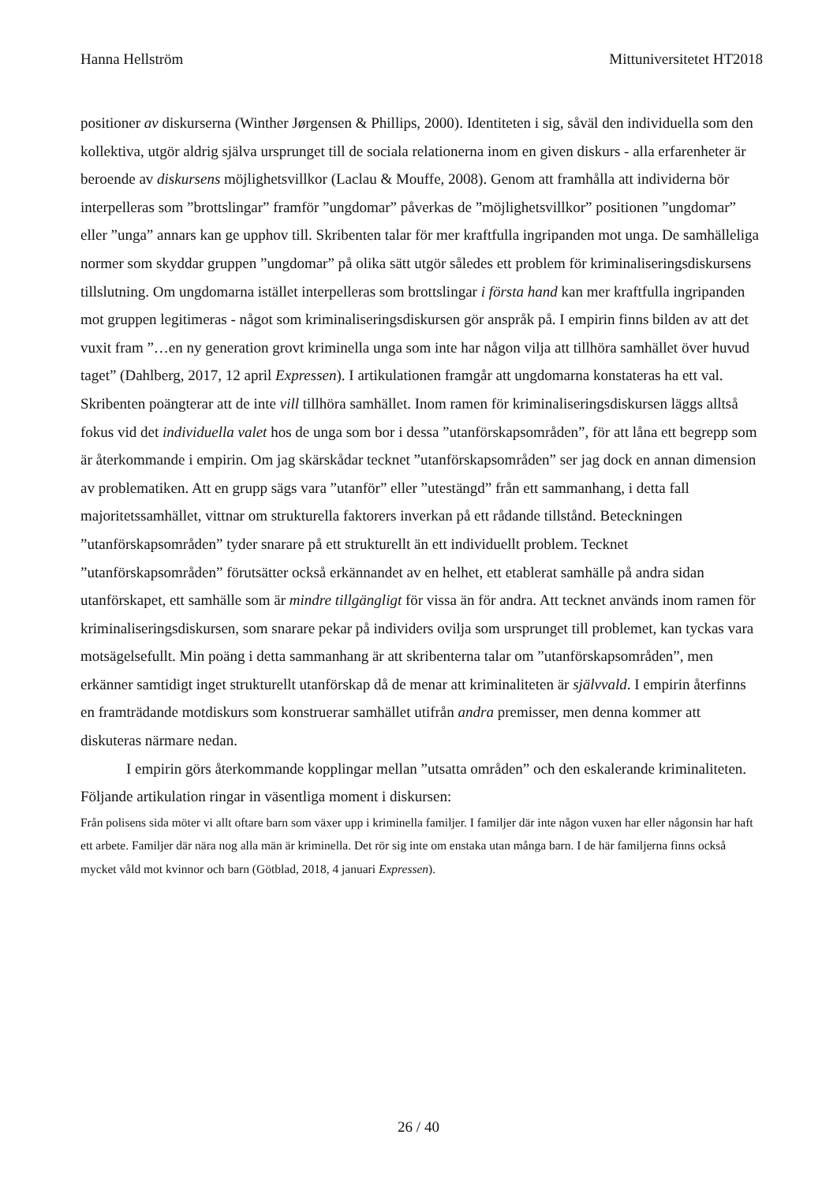Hanna Hellström Mittuniversitetet HT2018
positioner av diskurserna (Winther Jørgensen & Phillips, 2000). Identiteten i sig, såväl den individuella som den kollektiva, utgör aldrig själva ursprunget till de sociala relationerna inom en given diskurs - alla erfarenheter är beroende av diskursens möjlighetsvillkor (Laclau & Mouffe, 2008). Genom att framhålla att individerna bör interpelleras som ”brottslingar” framför ”ungdomar” påverkas de ”möjlighetsvillkor” positionen ”ungdomar” eller ”unga” annars kan ge upphov till. Skribenten talar för mer kraftfulla ingripanden mot unga. De samhälleliga normer som skyddar gruppen ”ungdomar” på olika sätt utgör således ett problem för kriminaliseringsdiskursens tillslutning. Om ungdomarna istället interpelleras som brottslingar i första hand kan mer kraftfulla ingripanden mot gruppen legitimeras - något som kriminaliseringsdiskursen gör anspråk på. I empirin finns bilden av att det vuxit fram ”…en ny generation grovt kriminella unga som inte har någon vilja att tillhöra samhället över huvud taget” (Dahlberg, 2017, 12 april Expressen). I artikulationen framgår att ungdomarna konstateras ha ett val. Skribenten poängterar att de inte vill tillhöra samhället. Inom ramen för kriminaliseringsdiskursen läggs alltså fokus vid det individuella valet hos de unga som bor i dessa ”utanförskapsområden”, för att låna ett begrepp som är återkommande i empirin. Om jag skärskådar tecknet ”utanförskapsområden” ser jag dock en annan dimension av problematiken. Att en grupp sägs vara ”utanför” eller ”utestängd” från ett sammanhang, i detta fall majoritetssamhället, vittnar om strukturella faktorers inverkan på ett rådande tillstånd. Beteckningen ”utanförskapsområden” tyder snarare på ett strukturellt än ett individuellt problem. Tecknet ”utanförskapsområden” förutsätter också erkännandet av en helhet, ett etablerat samhälle på andra sidan utanförskapet, ett samhälle som är mindre tillgängligt för vissa än för andra. Att tecknet används inom ramen för kriminaliseringsdiskursen, som snarare pekar på individers ovilja som ursprunget till problemet, kan tyckas vara motsägelsefullt. Min poäng i detta sammanhang är att skribenterna talar om ”utanförskapsområden”, men erkänner samtidigt inget strukturellt utanförskap då de menar att kriminaliteten är självvald. I empirin återfinns en framträdande motdiskurs som konstruerar samhället utifrån andra premisser, men denna kommer att diskuteras närmare nedan.
I empirin görs återkommande kopplingar mellan ”utsatta områden” och den eskalerande kriminaliteten. Följande artikulation ringar in väsentliga moment i diskursen:
Från polisens sida möter vi allt oftare barn som växer upp i kriminella familjer. I familjer där inte någon vuxen har eller någonsin har haft ett arbete. Familjer där nära nog alla män är kriminella. Det rör sig inte om enstaka utan många barn. I de här familjerna finns också mycket våld mot kvinnor och barn (Götblad, 2018, 4 januari Expressen).
26 / 40